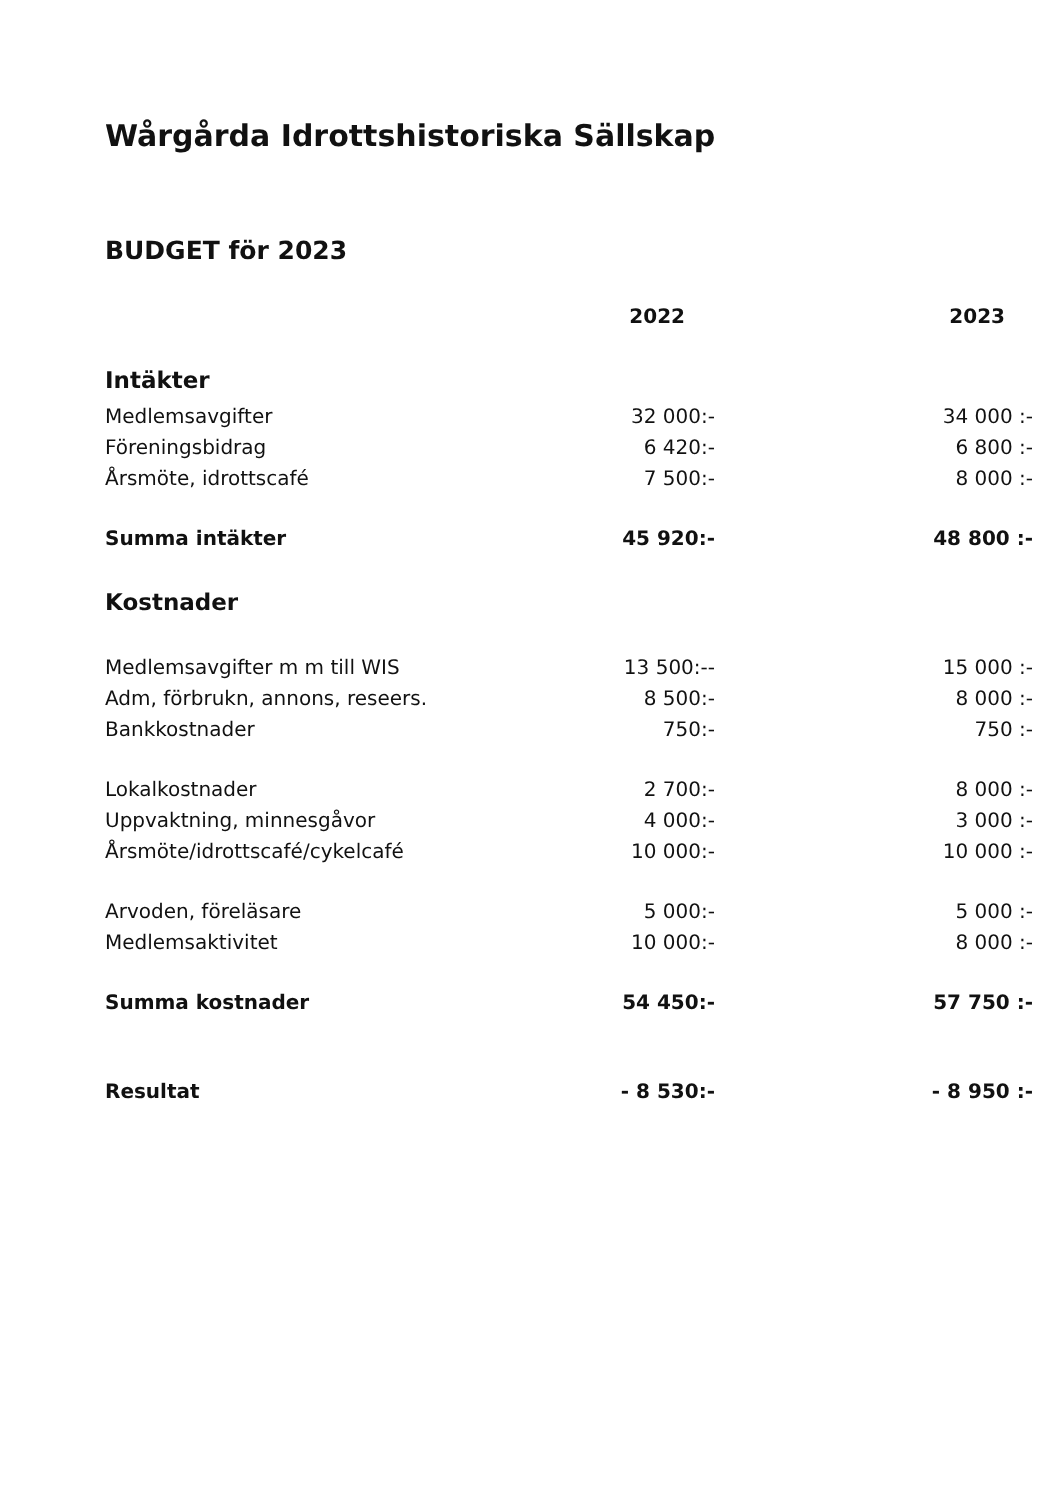Wårgårda Idrottshistoriska Sällskap
BUDGET för 2023
| | 2022 | 2023 |
| --- | --- | --- |
| Intäkter | | |
| Medlemsavgifter | 32 000:- | 34 000 :- |
| Föreningsbidrag | 6 420:- | 6 800 :- |
| Årsmöte, idrottscafé | 7 500:- | 8 000 :- |
| Summa intäkter | 45 920:- | 48 800 :- |
| Kostnader | | |
| Medlemsavgifter m m till WIS | 13 500:-- | 15 000 :- |
| Adm, förbrukn, annons, reseers. | 8 500:- | 8 000 :- |
| Bankkostnader | 750:- | 750 :- |
| Lokalkostnader | 2 700:- | 8 000 :- |
| Uppvaktning, minnesgåvor | 4 000:- | 3 000 :- |
| Årsmöte/idrottscafé/cykelcafé | 10 000:- | 10 000 :- |
| Arvoden, föreläsare | 5 000:- | 5 000 :- |
| Medlemsaktivitet | 10 000:- | 8 000 :- |
| Summa kostnader | 54 450:- | 57 750 :- |
| Resultat | - 8 530:- | - 8 950 :- |